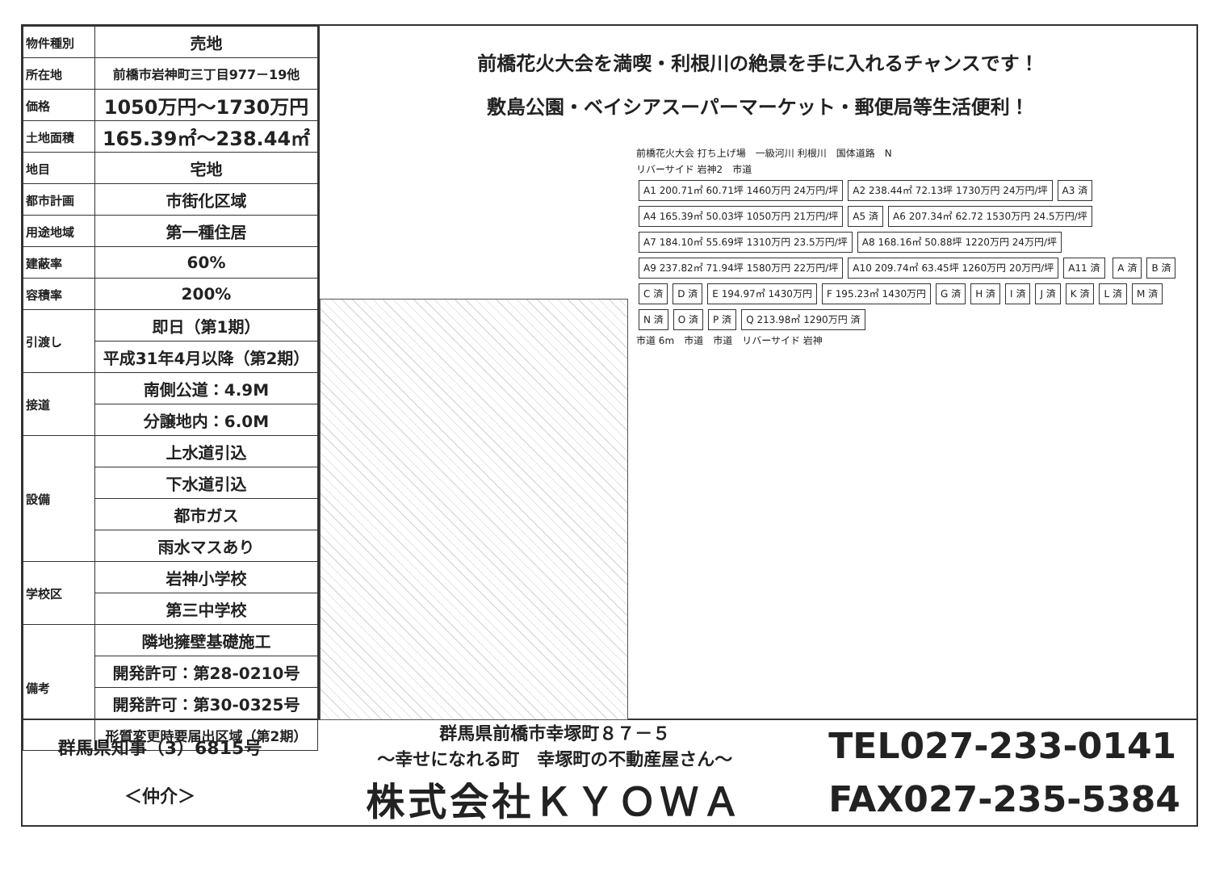| 物件種別 | 売地 |
| 所在地 | 前橋市岩神町三丁目977－19他 |
| 価格 | 1050万円～1730万円 |
| 土地面積 | 165.39㎡～238.44㎡ |
| 地目 | 宅地 |
| 都市計画 | 市街化区域 |
| 用途地域 | 第一種住居 |
| 建蔽率 | 60% |
| 容積率 | 200% |
| 引渡し | 即日（第1期） |
| | 平成31年4月以降（第2期） |
| 接道 | 南側公道：4.9M |
| | 分譲地内：6.0M |
| 設備 | 上水道引込 |
| | 下水道引込 |
| | 都市ガス |
| | 雨水マスあり |
| 学校区 | 岩神小学校 |
| | 第三中学校 |
| 備考 | 隣地擁壁基礎施工 |
| | 開発許可：第28-0210号 |
| | 開発許可：第30-0325号 |
| | 形質変更時要届出区域（第2期） |
前橋花火大会を満喫・利根川の絶景を手に入れるチャンスです！
敷島公園・ベイシアスーパーマーケット・郵便局等生活便利！
前橋花火大会 打ち上げ場　一級河川 利根川　国体道路　N
リバーサイド 岩神2　市道
A1 200.71㎡ 60.71坪 1460万円 24万円/坪 A2 238.44㎡ 72.13坪 1730万円 24万円/坪 A3 済 A4 165.39㎡ 50.03坪 1050万円 21万円/坪 A5 済 A6 207.34㎡ 62.72 1530万円 24.5万円/坪 A7 184.10㎡ 55.69坪 1310万円 23.5万円/坪 A8 168.16㎡ 50.88坪 1220万円 24万円/坪 A9 237.82㎡ 71.94坪 1580万円 22万円/坪 A10 209.74㎡ 63.45坪 1260万円 20万円/坪 A11 済 A 済 B 済 C 済 D 済 E 194.97㎡ 1430万円 F 195.23㎡ 1430万円 G 済 H 済 I 済 J 済 K 済 L 済 M 済 N 済 O 済 P 済 Q 213.98㎡ 1290万円 済
市道 6m　市道　市道　リバーサイド 岩神
群馬県知事（3）6815号
＜仲介＞
群馬県前橋市幸塚町８７－５
～幸せになれる町　幸塚町の不動産屋さん～
株式会社ＫＹＯＷＡ
TEL027-233-0141
FAX027-235-5384